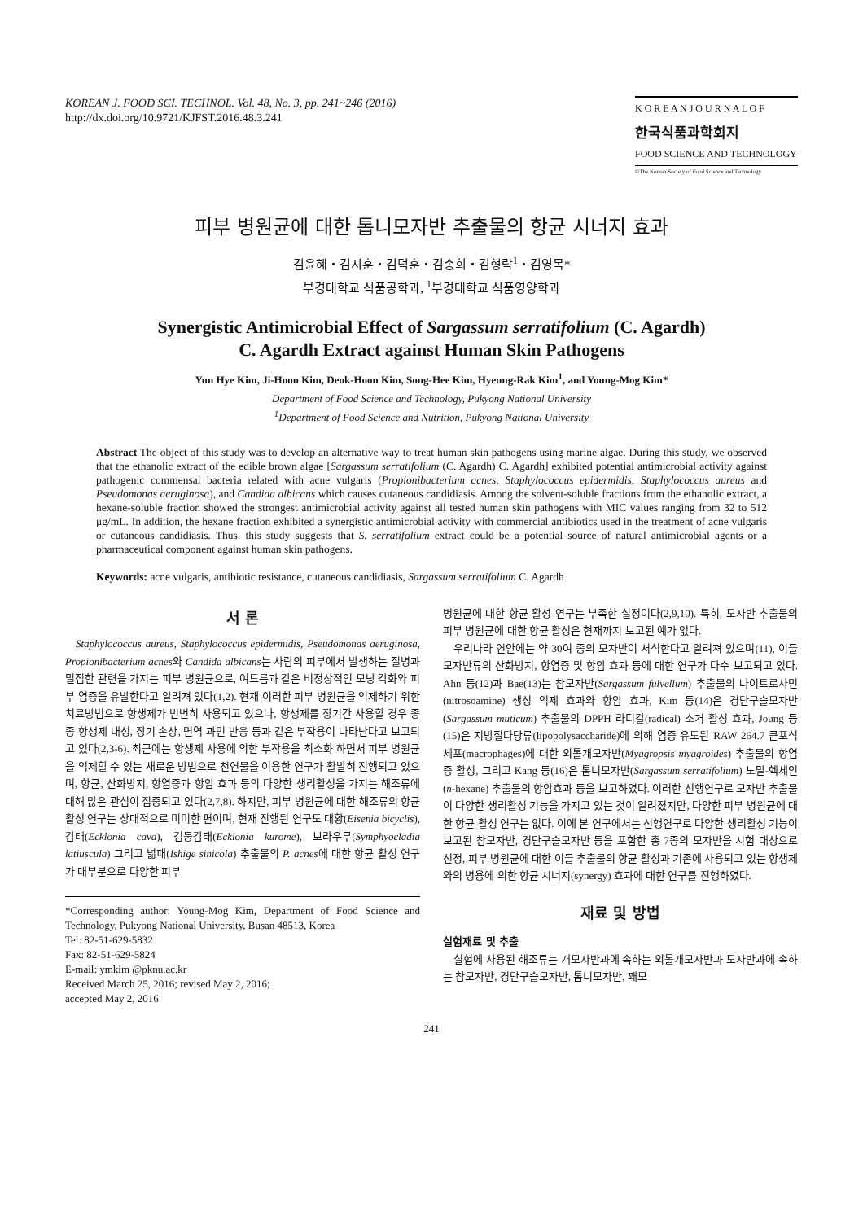KOREAN J. FOOD SCI. TECHNOL. Vol. 48, No. 3, pp. 241~246 (2016)
http://dx.doi.org/10.9721/KJFST.2016.48.3.241
K O R E A N J O U R N A L O F
한국식품과학회지
FOOD SCIENCE AND TECHNOLOGY
©The Korean Society of Food Science and Technology
피부 병원균에 대한 톱니모자반 추출물의 항균 시너지 효과
김윤혜・김지훈・김덕훈・김송희・김형락<sup>1</sup>・김영목*
부경대학교 식품공학과, <sup>1</sup>부경대학교 식품영양학과
Synergistic Antimicrobial Effect of Sargassum serratifolium (C. Agardh)
C. Agardh Extract against Human Skin Pathogens
Yun Hye Kim, Ji-Hoon Kim, Deok-Hoon Kim, Song-Hee Kim, Hyeung-Rak Kim<sup>1</sup>, and Young-Mog Kim*
Department of Food Science and Technology, Pukyong National University
<sup>1</sup> Department of Food Science and Nutrition, Pukyong National University
Abstract The object of this study was to develop an alternative way to treat human skin pathogens using marine algae. During this study, we observed that the ethanolic extract of the edible brown algae [Sargassum serratifolium (C. Agardh) C. Agardh] exhibited potential antimicrobial activity against pathogenic commensal bacteria related with acne vulgaris (Propionibacterium acnes, Staphylococcus epidermidis, Staphylococcus aureus and Pseudomonas aeruginosa), and Candida albicans which causes cutaneous candidiasis. Among the solvent-soluble fractions from the ethanolic extract, a hexane-soluble fraction showed the strongest antimicrobial activity against all tested human skin pathogens with MIC values ranging from 32 to 512 μg/mL. In addition, the hexane fraction exhibited a synergistic antimicrobial activity with commercial antibiotics used in the treatment of acne vulgaris or cutaneous candidiasis. Thus, this study suggests that S. serratifolium extract could be a potential source of natural antimicrobial agents or a pharmaceutical component against human skin pathogens.
Keywords: acne vulgaris, antibiotic resistance, cutaneous candidiasis, Sargassum serratifolium C. Agardh
서 론
Staphylococcus aureus, Staphylococcus epidermidis, Pseudomonas aeruginosa, Propionibacterium acnes와 Candida albicans는 사람의 피부에서 발생하는 질병과 밀접한 관련을 가지는 피부 병원균으로, 여드름과 같은 비정상적인 모낭 각화와 피부 염증을 유발한다고 알려져 있다(1,2). 현재 이러한 피부 병원균을 억제하기 위한 치료방법으로 항생제가 빈번히 사용되고 있으나, 항생제를 장기간 사용할 경우 종종 항생제 내성, 장기 손상, 면역 과민 반응 등과 같은 부작용이 나타난다고 보고되고 있다(2,3-6). 최근에는 항생제 사용에 의한 부작용을 최소화 하면서 피부 병원균을 억제할 수 있는 새로운 방법으로 천연물을 이용한 연구가 활발히 진행되고 있으며, 항균, 산화방지, 항염증과 항암 효과 등의 다양한 생리활성을 가지는 해조류에 대해 많은 관심이 집중되고 있다(2,7,8). 하지만, 피부 병원균에 대한 해조류의 항균 활성 연구는 상대적으로 미미한 편이며, 현재 진행된 연구도 대황(Eisenia bicyclis), 감태(Ecklonia cava), 검둥감태(Ecklonia kurome), 보라우무(Symphyocladia latiuscula) 그리고 넓패(Ishige sinicola) 추출물의 P. acnes에 대한 항균 활성 연구가 대부분으로 다양한 피부
*Corresponding author: Young-Mog Kim, Department of Food Science and Technology, Pukyong National University, Busan 48513, Korea
Tel: 82-51-629-5832
Fax: 82-51-629-5824
E-mail: ymkim @pknu.ac.kr
Received March 25, 2016; revised May 2, 2016;
accepted May 2, 2016
병원균에 대한 항균 활성 연구는 부족한 실정이다(2,9,10). 특히, 모자반 추출물의 피부 병원균에 대한 항균 활성은 현재까지 보고된 예가 없다.
우리나라 연안에는 약 30여 종의 모자반이 서식한다고 알려져 있으며(11), 이들 모자반류의 산화방지, 항염증 및 항암 효과 등에 대한 연구가 다수 보고되고 있다. Ahn 등(12)과 Bae(13)는 참모자반(Sargassum fulvellum) 추출물의 나이트로사민(nitrosoamine) 생성 억제 효과와 항암 효과, Kim 등(14)은 경단구슬모자반(Sargassum muticum) 추출물의 DPPH 라디칼(radical) 소거 활성 효과, Joung 등(15)은 지방질다당류(lipopolysaccharide)에 의해 염증 유도된 RAW 264.7 큰포식세포(macrophages)에 대한 외톨개모자반(Myagropsis myagroides) 추출물의 항염증 활성, 그리고 Kang 등(16)은 톱니모자반(Sargassum serratifolium) 노말-헥세인(n-hexane) 추출물의 항암효과 등을 보고하였다. 이러한 선행연구로 모자반 추출물이 다양한 생리활성 기능을 가지고 있는 것이 알려졌지만, 다양한 피부 병원균에 대한 항균 활성 연구는 없다. 이에 본 연구에서는 선행연구로 다양한 생리활성 기능이 보고된 참모자반, 경단구슬모자반 등을 포함한 총 7종의 모자반을 시험 대상으로 선정, 피부 병원균에 대한 이들 추출물의 항균 활성과 기존에 사용되고 있는 항생제와의 병용에 의한 항균 시너지(synergy) 효과에 대한 연구를 진행하였다.
재료 및 방법
실험재료 및 추출
실험에 사용된 해조류는 개모자반과에 속하는 외톨개모자반과 모자반과에 속하는 참모자반, 경단구슬모자반, 톱니모자반, 꽤모
241